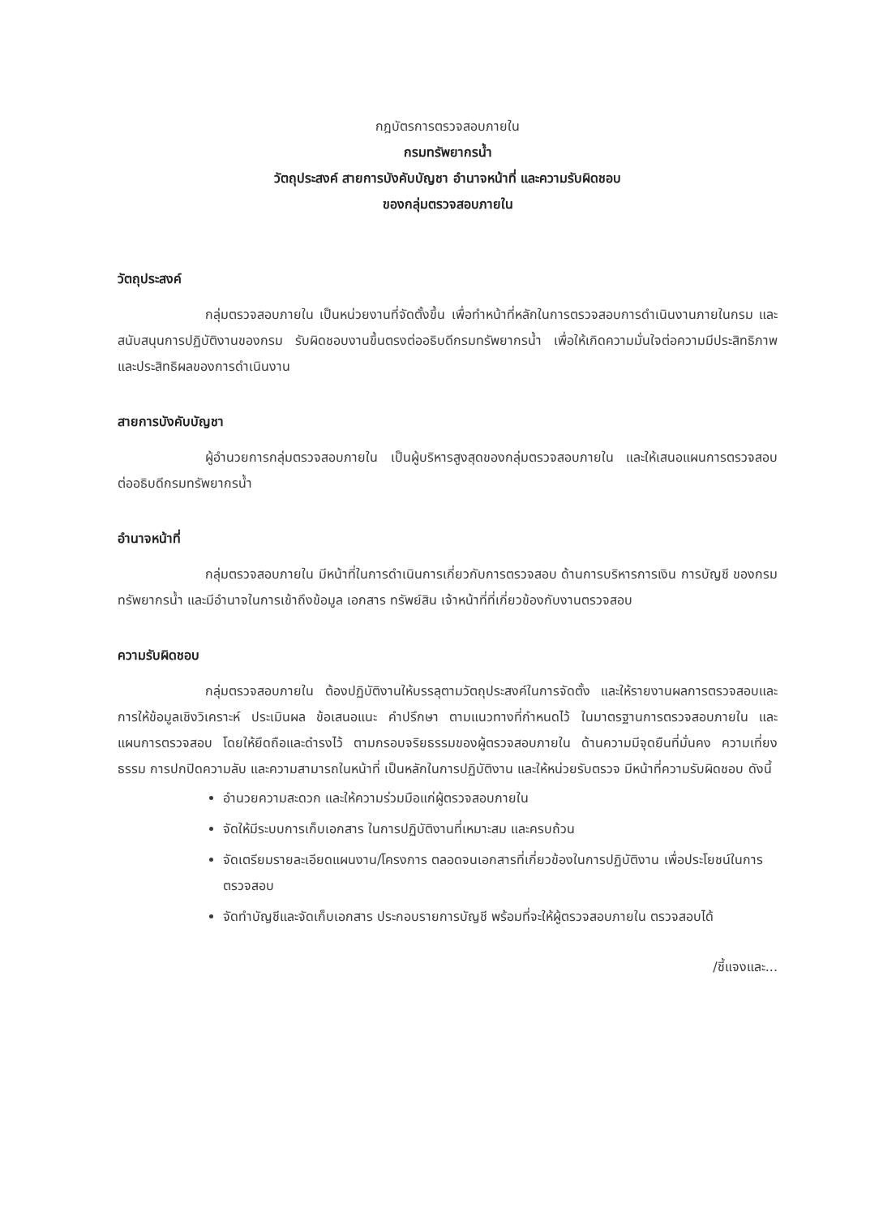กฎบัตรการตรวจสอบภายใน
กรมทรัพยากรน้ำ
วัตถุประสงค์ สายการบังคับบัญชา อำนาจหน้าที่ และความรับผิดชอบ
ของกลุ่มตรวจสอบภายใน
วัตถุประสงค์
กลุ่มตรวจสอบภายใน เป็นหน่วยงานที่จัดตั้งขึ้น เพื่อทำหน้าที่หลักในการตรวจสอบการดำเนินงานภายในกรม และสนับสนุนการปฏิบัติงานของกรม รับผิดชอบงานขึ้นตรงต่ออธิบดีกรมทรัพยากรน้ำ เพื่อให้เกิดความมั่นใจต่อความมีประสิทธิภาพ และประสิทธิผลของการดำเนินงาน
สายการบังคับบัญชา
ผู้อำนวยการกลุ่มตรวจสอบภายใน เป็นผู้บริหารสูงสุดของกลุ่มตรวจสอบภายใน และให้เสนอแผนการตรวจสอบ ต่ออธิบดีกรมทรัพยากรน้ำ
อำนาจหน้าที่
กลุ่มตรวจสอบภายใน มีหน้าที่ในการดำเนินการเกี่ยวกับการตรวจสอบ ด้านการบริหารการเงิน การบัญชี ของกรมทรัพยากรน้ำ และมีอำนาจในการเข้าถึงข้อมูล เอกสาร ทรัพย์สิน เจ้าหน้าที่ที่เกี่ยวข้องกับงานตรวจสอบ
ความรับผิดชอบ
กลุ่มตรวจสอบภายใน ต้องปฏิบัติงานให้บรรลุตามวัตถุประสงค์ในการจัดตั้ง และให้รายงานผลการตรวจสอบและการให้ข้อมูลเชิงวิเคราะห์ ประเมินผล ข้อเสนอแนะ คำปรึกษา ตามแนวทางที่กำหนดไว้ ในมาตรฐานการตรวจสอบภายใน และแผนการตรวจสอบ โดยให้ยึดถือและดำรงไว้ ตามกรอบจริยธรรมของผู้ตรวจสอบภายใน ด้านความมีจุดยืนที่มั่นคง ความเที่ยงธรรม การปกปิดความลับ และความสามารถในหน้าที่ เป็นหลักในการปฏิบัติงาน และให้หน่วยรับตรวจ มีหน้าที่ความรับผิดชอบ ดังนี้
อำนวยความสะดวก และให้ความร่วมมือแก่ผู้ตรวจสอบภายใน
จัดให้มีระบบการเก็บเอกสาร ในการปฏิบัติงานที่เหมาะสม และครบถ้วน
จัดเตรียมรายละเอียดแผนงาน/โครงการ ตลอดจนเอกสารที่เกี่ยวข้องในการปฏิบัติงาน เพื่อประโยชน์ในการตรวจสอบ
จัดทำบัญชีและจัดเก็บเอกสาร ประกอบรายการบัญชี พร้อมที่จะให้ผู้ตรวจสอบภายใน ตรวจสอบได้
/ชี้แจงและ...